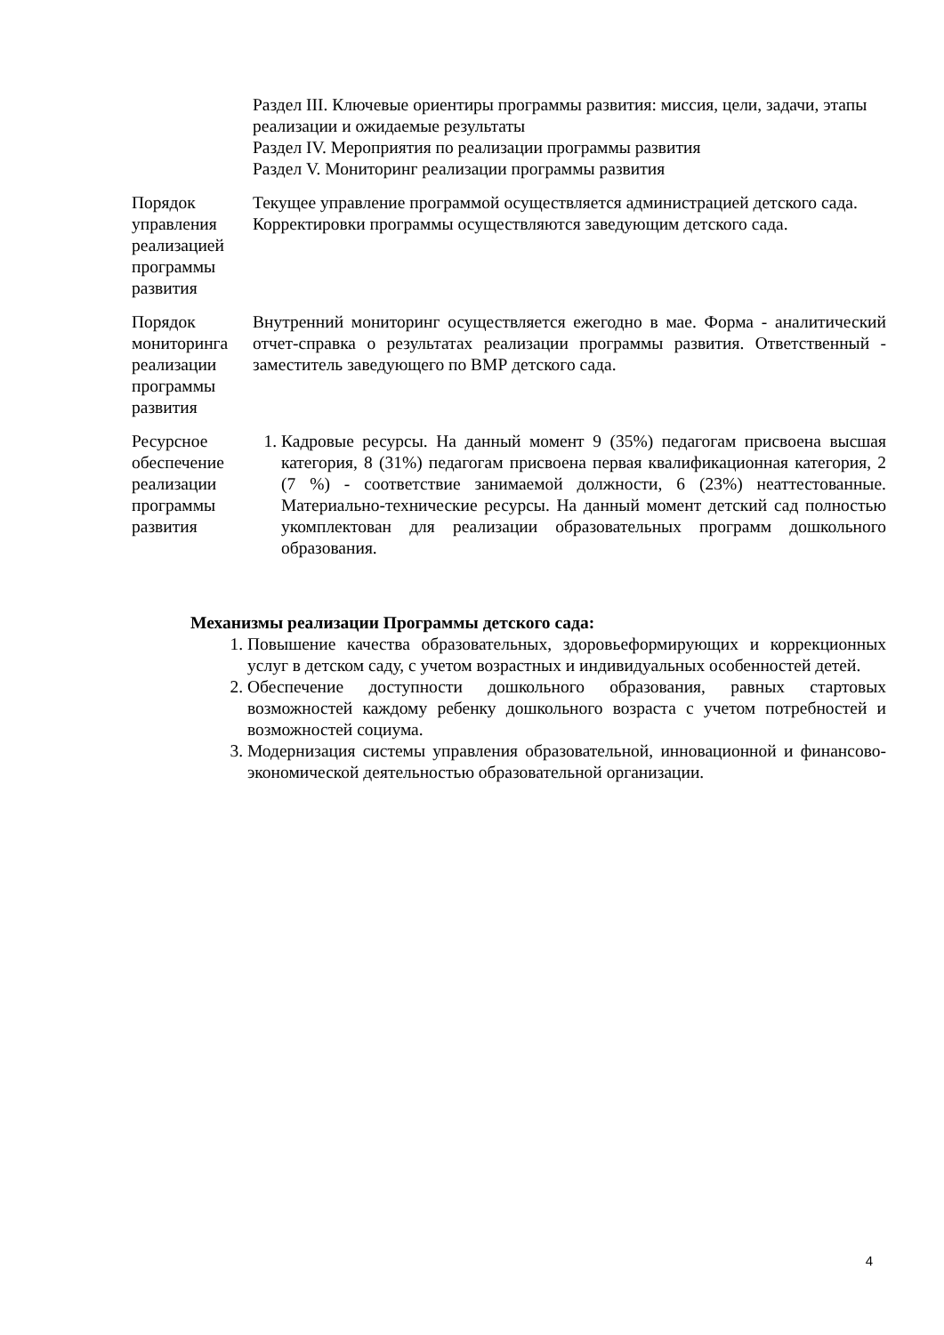| | Раздел III. Ключевые ориентиры программы развития: миссия, цели, задачи, этапы реализации и ожидаемые результаты Раздел IV. Мероприятия по реализации программы развития Раздел V. Мониторинг реализации программы развития |
| Порядок управления реализацией программы развития | Текущее управление программой осуществляется администрацией детского сада. Корректировки программы осуществляются заведующим детского сада. |
| Порядок мониторинга реализации программы развития | Внутренний мониторинг осуществляется ежегодно в мае. Форма - аналитический отчет-справка о результатах реализации программы развития. Ответственный - заместитель заведующего по ВМР детского сада. |
| Ресурсное обеспечение реализации программы развития | 1. Кадровые ресурсы. На данный момент 9 (35%) педагогам присвоена высшая категория, 8 (31%) педагогам присвоена первая квалификационная категория, 2 (7 %) - соответствие занимаемой должности, 6 (23%) неаттестованные. Материально-технические ресурсы. На данный момент детский сад полностью укомплектован для реализации образовательных программ дошкольного образования. |
Механизмы реализации Программы детского сада:
1. Повышение качества образовательных, здоровьеформирующих и коррекционных услуг в детском саду, с учетом возрастных и индивидуальных особенностей детей.
2. Обеспечение доступности дошкольного образования, равных стартовых возможностей каждому ребенку дошкольного возраста с учетом потребностей и возможностей социума.
3. Модернизация системы управления образовательной, инновационной и финансово-экономической деятельностью образовательной организации.
4